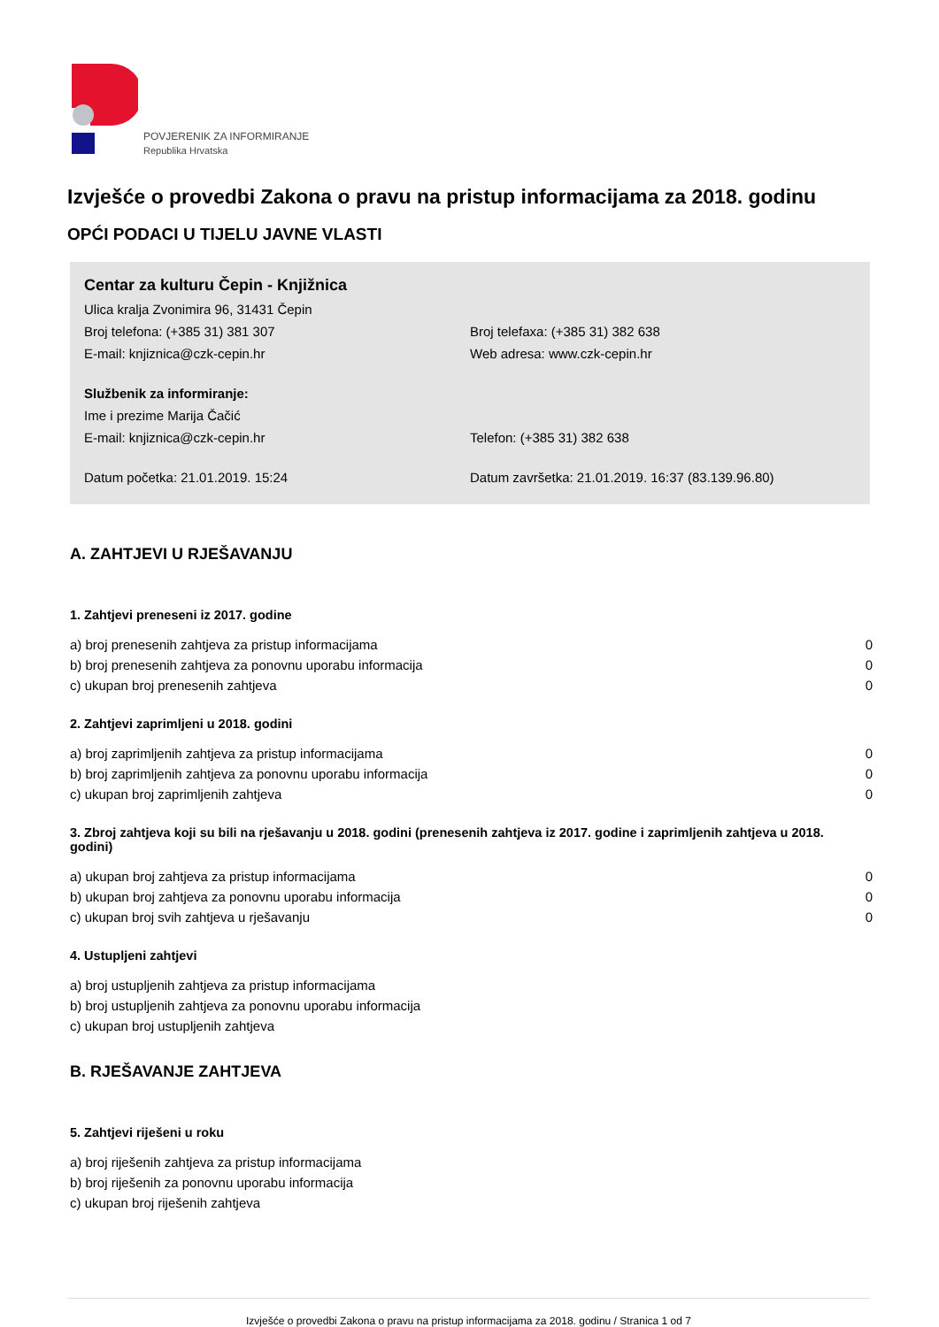POVJERENIK ZA INFORMIRANJE
Republika Hrvatska
Izvješće o provedbi Zakona o pravu na pristup informacijama za 2018. godinu
OPĆI PODACI U TIJELU JAVNE VLASTI
Centar za kulturu Čepin - Knjižnica
Ulica kralja Zvonimira 96, 31431 Čepin
Broj telefona: (+385 31) 381 307 Broj telefaxa: (+385 31) 382 638
E-mail: knjiznica@czk-cepin.hr Web adresa: www.czk-cepin.hr
Službenik za informiranje:
Ime i prezime Marija Čačić
E-mail: knjiznica@czk-cepin.hr Telefon: (+385 31) 382 638
Datum početka: 21.01.2019. 15:24 Datum završetka: 21.01.2019. 16:37 (83.139.96.80)
A. ZAHTJEVI U RJEŠAVANJU
1. Zahtjevi preneseni iz 2017. godine
| a) broj prenesenih zahtjeva za pristup informacijama | 0 |
| b) broj prenesenih zahtjeva za ponovnu uporabu informacija | 0 |
| c) ukupan broj prenesenih zahtjeva | 0 |
2. Zahtjevi zaprimljeni u 2018. godini
| a) broj zaprimljenih zahtjeva za pristup informacijama | 0 |
| b) broj zaprimljenih zahtjeva za ponovnu uporabu informacija | 0 |
| c) ukupan broj zaprimljenih zahtjeva | 0 |
3. Zbroj zahtjeva koji su bili na rješavanju u 2018. godini (prenesenih zahtjeva iz 2017. godine i zaprimljenih zahtjeva u 2018. godini)
| a) ukupan broj zahtjeva za pristup informacijama | 0 |
| b) ukupan broj zahtjeva za ponovnu uporabu informacija | 0 |
| c) ukupan broj svih zahtjeva u rješavanju | 0 |
4. Ustupljeni zahtjevi
| a) broj ustupljenih zahtjeva za pristup informacijama |
| b) broj ustupljenih zahtjeva za ponovnu uporabu informacija |
| c) ukupan broj ustupljenih zahtjeva |
B. RJEŠAVANJE ZAHTJEVA
5. Zahtjevi riješeni u roku
| a) broj riješenih zahtjeva za pristup informacijama |
| b) broj riješenih za ponovnu uporabu informacija |
| c) ukupan broj riješenih zahtjeva |
Izvješće o provedbi Zakona o pravu na pristup informacijama za 2018. godinu / Stranica 1 od 7